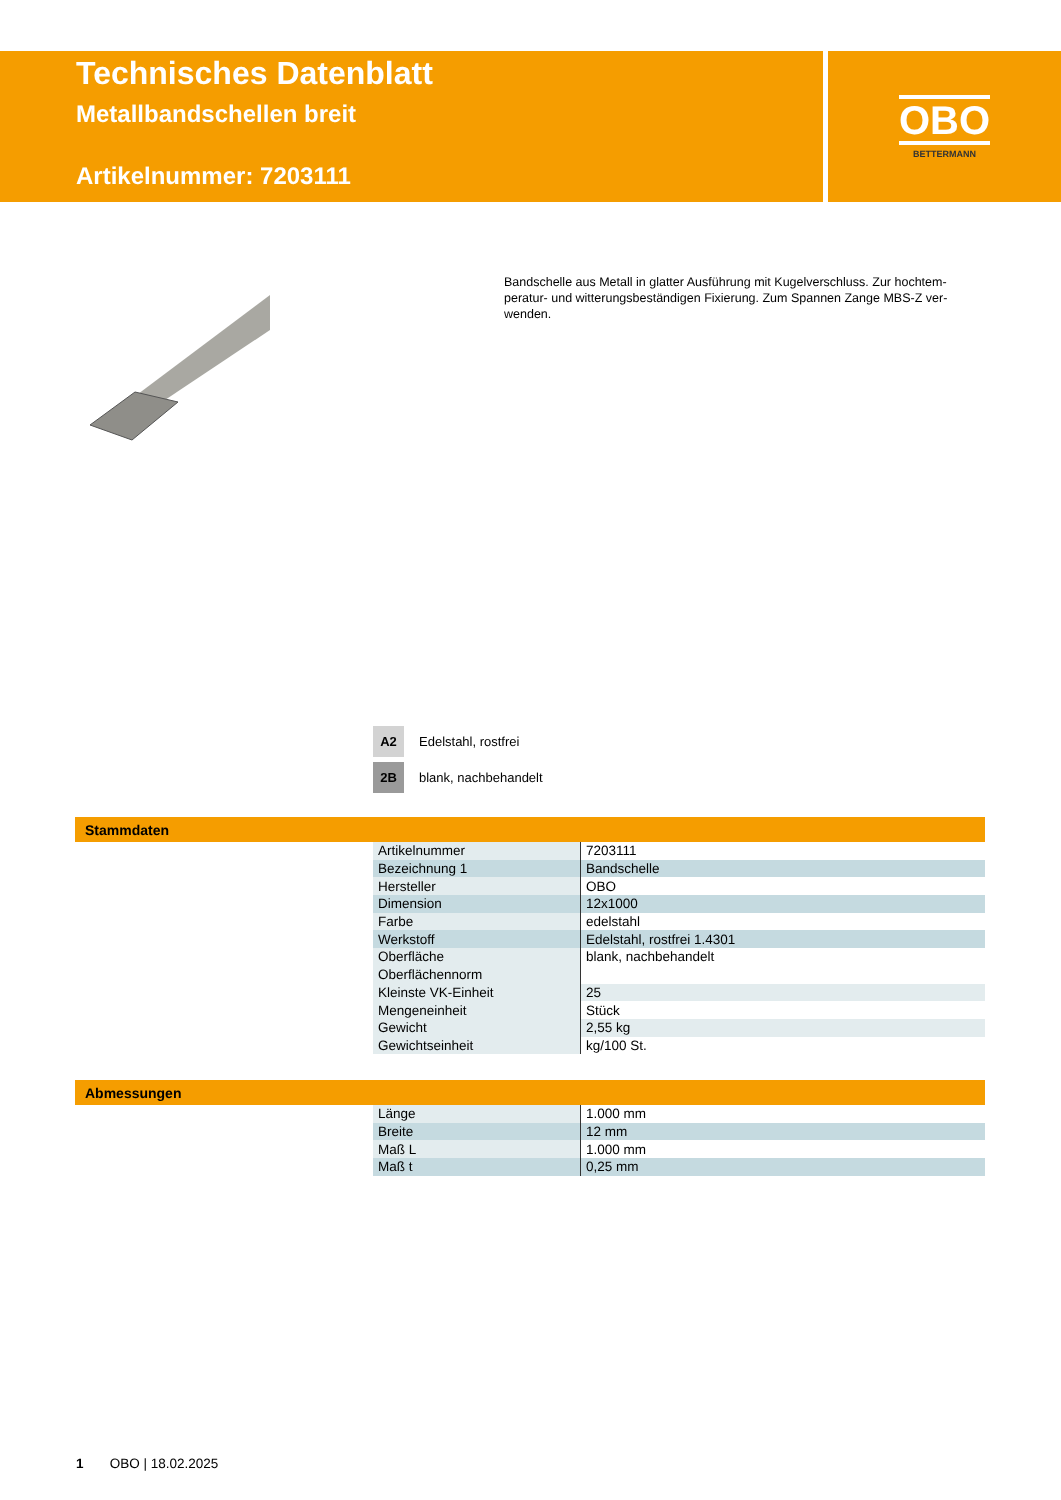Technisches Datenblatt
Metallbandschellen breit
Artikelnummer: 7203111
OBO
BETTERMANN
Bandschelle aus Metall in glatter Ausführung mit Kugelverschluss. Zur hochtem­peratur- und witterungsbeständigen Fixierung. Zum Spannen Zange MBS-Z ver­wenden.
A2 Edelstahl, rostfrei
2B blank, nachbehandelt
Stammdaten
| Artikelnummer | 7203111 |
| Bezeichnung 1 | Bandschelle |
| Hersteller | OBO |
| Dimension | 12x1000 |
| Farbe | edelstahl |
| Werkstoff | Edelstahl, rostfrei 1.4301 |
| Oberfläche | blank, nachbehandelt |
| Oberflächennorm | |
| Kleinste VK-Einheit | 25 |
| Mengeneinheit | Stück |
| Gewicht | 2,55 kg |
| Gewichtseinheit | kg/100 St. |
Abmessungen
| Länge | 1.000 mm |
| Breite | 12 mm |
| Maß L | 1.000 mm |
| Maß t | 0,25 mm |
1 OBO | 18.02.2025